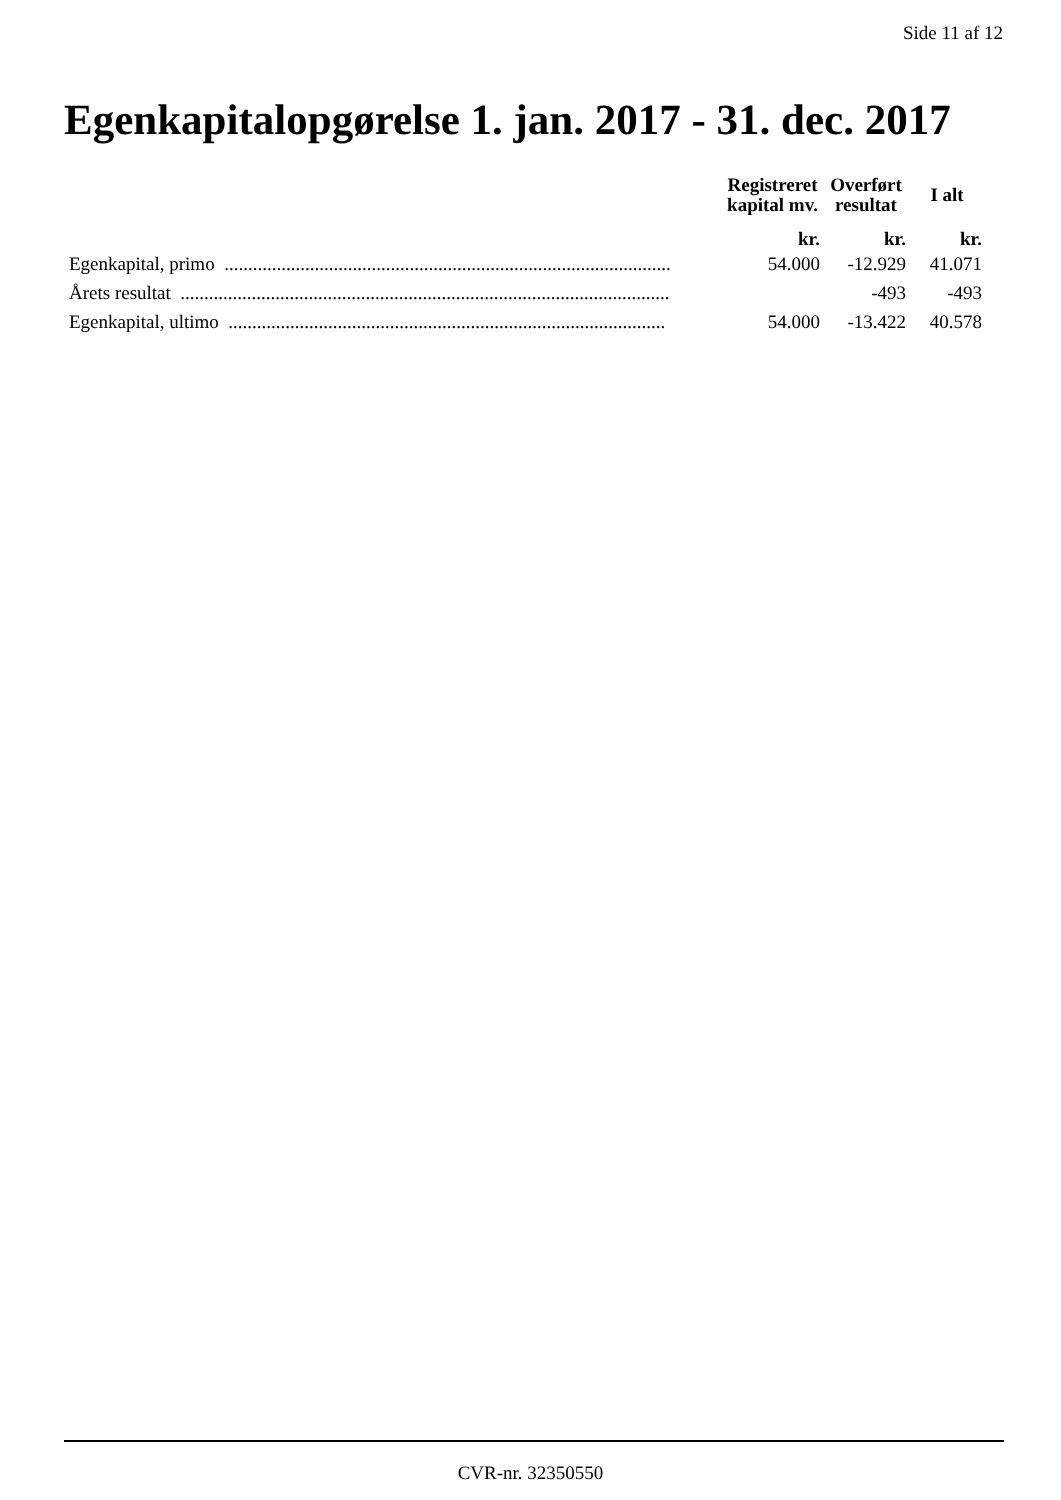Side 11 af 12
Egenkapitalopgørelse 1. jan. 2017 - 31. dec. 2017
| | Registreret kapital mv. | Overført resultat | I alt |
| --- | --- | --- | --- |
| | kr. | kr. | kr. |
| Egenkapital, primo .............................................................................................. | 54.000 | -12.929 | 41.071 |
| Årets resultat ....................................................................................................... | | -493 | -493 |
| Egenkapital, ultimo ............................................................................................ | 54.000 | -13.422 | 40.578 |
CVR-nr. 32350550